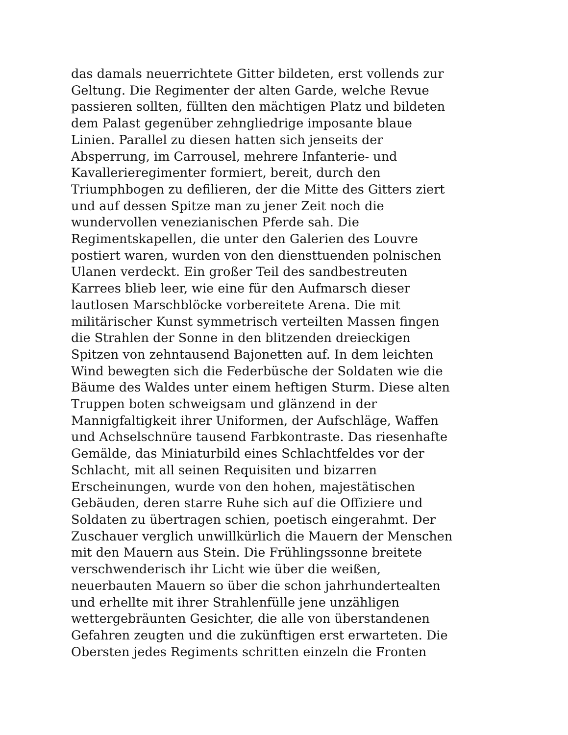das damals neuerrichtete Gitter bildeten, erst vollends zur
Geltung. Die Regimenter der alten Garde, welche Revue
passieren sollten, füllten den mächtigen Platz und bildeten
dem Palast gegenüber zehngliedrige imposante blaue
Linien. Parallel zu diesen hatten sich jenseits der
Absperrung, im Carrousel, mehrere Infanterie- und
Kavallerieregimenter formiert, bereit, durch den
Triumphbogen zu defilieren, der die Mitte des Gitters ziert
und auf dessen Spitze man zu jener Zeit noch die
wundervollen venezianischen Pferde sah. Die
Regimentskapellen, die unter den Galerien des Louvre
postiert waren, wurden von den diensttuenden polnischen
Ulanen verdeckt. Ein großer Teil des sandbestreuten
Karrees blieb leer, wie eine für den Aufmarsch dieser
lautlosen Marschblöcke vorbereitete Arena. Die mit
militärischer Kunst symmetrisch verteilten Massen fingen
die Strahlen der Sonne in den blitzenden dreieckigen
Spitzen von zehntausend Bajonetten auf. In dem leichten
Wind bewegten sich die Federbüsche der Soldaten wie die
Bäume des Waldes unter einem heftigen Sturm. Diese alten
Truppen boten schweigsam und glänzend in der
Mannigfaltigkeit ihrer Uniformen, der Aufschläge, Waffen
und Achselschnüre tausend Farbkontraste. Das riesenhafte
Gemälde, das Miniaturbild eines Schlachtfeldes vor der
Schlacht, mit all seinen Requisiten und bizarren
Erscheinungen, wurde von den hohen, majestätischen
Gebäuden, deren starre Ruhe sich auf die Offiziere und
Soldaten zu übertragen schien, poetisch eingerahmt. Der
Zuschauer verglich unwillkürlich die Mauern der Menschen
mit den Mauern aus Stein. Die Frühlingssonne breitete
verschwenderisch ihr Licht wie über die weißen,
neuerbauten Mauern so über die schon jahrhundertealten
und erhellte mit ihrer Strahlenfülle jene unzähligen
wettergebräunten Gesichter, die alle von überstandenen
Gefahren zeugten und die zukünftigen erst erwarteten. Die
Obersten jedes Regiments schritten einzeln die Fronten